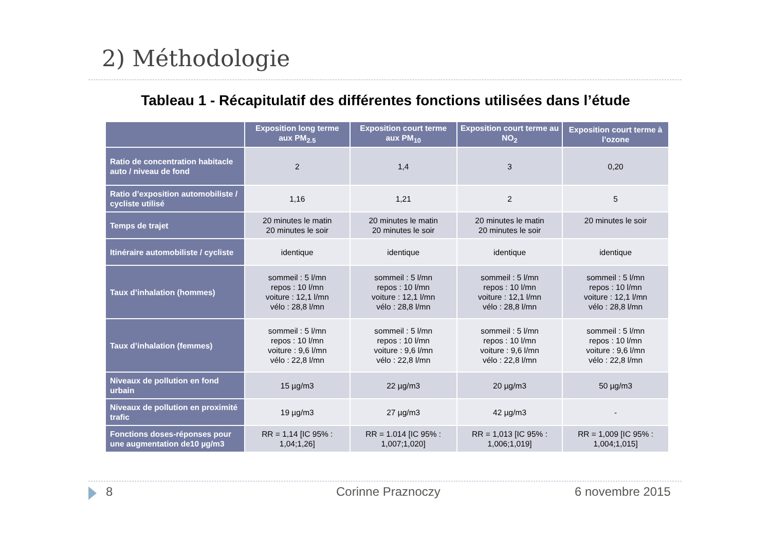2) Méthodologie
Tableau 1 - Récapitulatif des différentes fonctions utilisées dans l’étude
| | Exposition long terme aux PM<sub>2.5</sub> | Exposition court terme aux PM<sub>10</sub> | Exposition court terme au NO<sub>2</sub> | Exposition court terme à l’ozone |
| --- | --- | --- | --- | --- |
| Ratio de concentration habitacle auto / niveau de fond | 2 | 1,4 | 3 | 0,20 |
| Ratio d’exposition automobiliste / cycliste utilisé | 1,16 | 1,21 | 2 | 5 |
| Temps de trajet | 20 minutes le matin 20 minutes le soir | 20 minutes le matin 20 minutes le soir | 20 minutes le matin 20 minutes le soir | 20 minutes le soir |
| Itinéraire automobiliste / cycliste | identique | identique | identique | identique |
| Taux d’inhalation (hommes) | sommeil : 5 l/mn repos : 10 l/mn voiture : 12,1 l/mn vélo : 28,8 l/mn | sommeil : 5 l/mn repos : 10 l/mn voiture : 12,1 l/mn vélo : 28,8 l/mn | sommeil : 5 l/mn repos : 10 l/mn voiture : 12,1 l/mn vélo : 28,8 l/mn | sommeil : 5 l/mn repos : 10 l/mn voiture : 12,1 l/mn vélo : 28,8 l/mn |
| Taux d’inhalation (femmes) | sommeil : 5 l/mn repos : 10 l/mn voiture : 9,6 l/mn vélo : 22,8 l/mn | sommeil : 5 l/mn repos : 10 l/mn voiture : 9,6 l/mn vélo : 22,8 l/mn | sommeil : 5 l/mn repos : 10 l/mn voiture : 9,6 l/mn vélo : 22,8 l/mn | sommeil : 5 l/mn repos : 10 l/mn voiture : 9,6 l/mn vélo : 22,8 l/mn |
| Niveaux de pollution en fond urbain | 15 µg/m3 | 22 µg/m3 | 20 µg/m3 | 50 µg/m3 |
| Niveaux de pollution en proximité trafic | 19 µg/m3 | 27 µg/m3 | 42 µg/m3 | - |
| Fonctions doses-réponses pour une augmentation de10 µg/m3 | RR = 1,14 [IC 95% : 1,04;1,26] | RR = 1.014 [IC 95% : 1,007;1,020] | RR = 1,013 [IC 95% : 1,006;1,019] | RR = 1,009 [IC 95% : 1,004;1,015] |
8 Corinne Praznoczy 6 novembre 2015